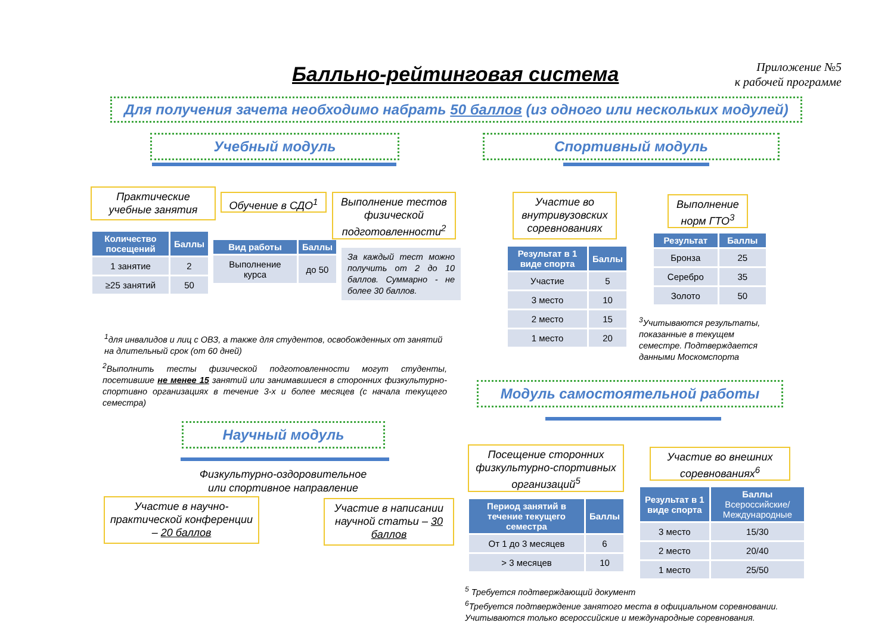Балльно-рейтинговая система
Приложение №5
к рабочей программе
Для получения зачета необходимо набрать 50 баллов (из одного или нескольких модулей)
Учебный модуль Спортивный модуль
Практические учебные занятия
Обучение в СДО<sup>1</sup>
Выполнение тестов физической подготовленности<sup>2</sup>
Участие во внутривузовских соревнованиях
Выполнение норм ГТО<sup>3</sup>
| Количество посещений | Баллы |
| --- | --- |
| 1 занятие | 2 |
| ≥25 занятий | 50 |
| Вид работы | Баллы |
| --- | --- |
| Выполнение курса | до 50 |
За каждый тест можно получить от 2 до 10 баллов. Суммарно - не более 30 баллов.
| Результат в 1 виде спорта | Баллы |
| --- | --- |
| Участие | 5 |
| 3 место | 10 |
| 2 место | 15 |
| 1 место | 20 |
| Результат | Баллы |
| --- | --- |
| Бронза | 25 |
| Серебро | 35 |
| Золото | 50 |
<sup>3</sup> Учитываются результаты, показанные в текущем семестре. Подтверждается данными Москомспорта
<sup>1</sup> для инвалидов и лиц с ОВЗ, а также для студентов, освобожденных от занятий на длительный срок (от 60 дней)
<sup>2</sup> Выполнить тесты физической подготовленности могут студенты, посетившие не менее 15 занятий или занимавшиеся в сторонних физкультурно-спортивно организациях в течение 3-х и более месяцев (с начала текущего семестра)
Модуль самостоятельной работы
Научный модуль
Физкультурно-оздоровительное или спортивное направление
Посещение сторонних физкультурно-спортивных организаций<sup>5</sup>
Участие во внешних соревнованиях<sup>6</sup>
Участие в научно-практической конференции – 20 баллов
Участие в написании научной статьи – 30 баллов
| Период занятий в течение текущего семестра | Баллы |
| --- | --- |
| От 1 до 3 месяцев | 6 |
| > 3 месяцев | 10 |
| Результат в 1 виде спорта | Баллы Всероссийские/ Международные |
| --- | --- |
| 3 место | 15/30 |
| 2 место | 20/40 |
| 1 место | 25/50 |
<sup>5</sup> Требуется подтверждающий документ
<sup>6</sup> Требуется подтверждение занятого места в официальном соревновании. Учитываются только всероссийские и международные соревнования.